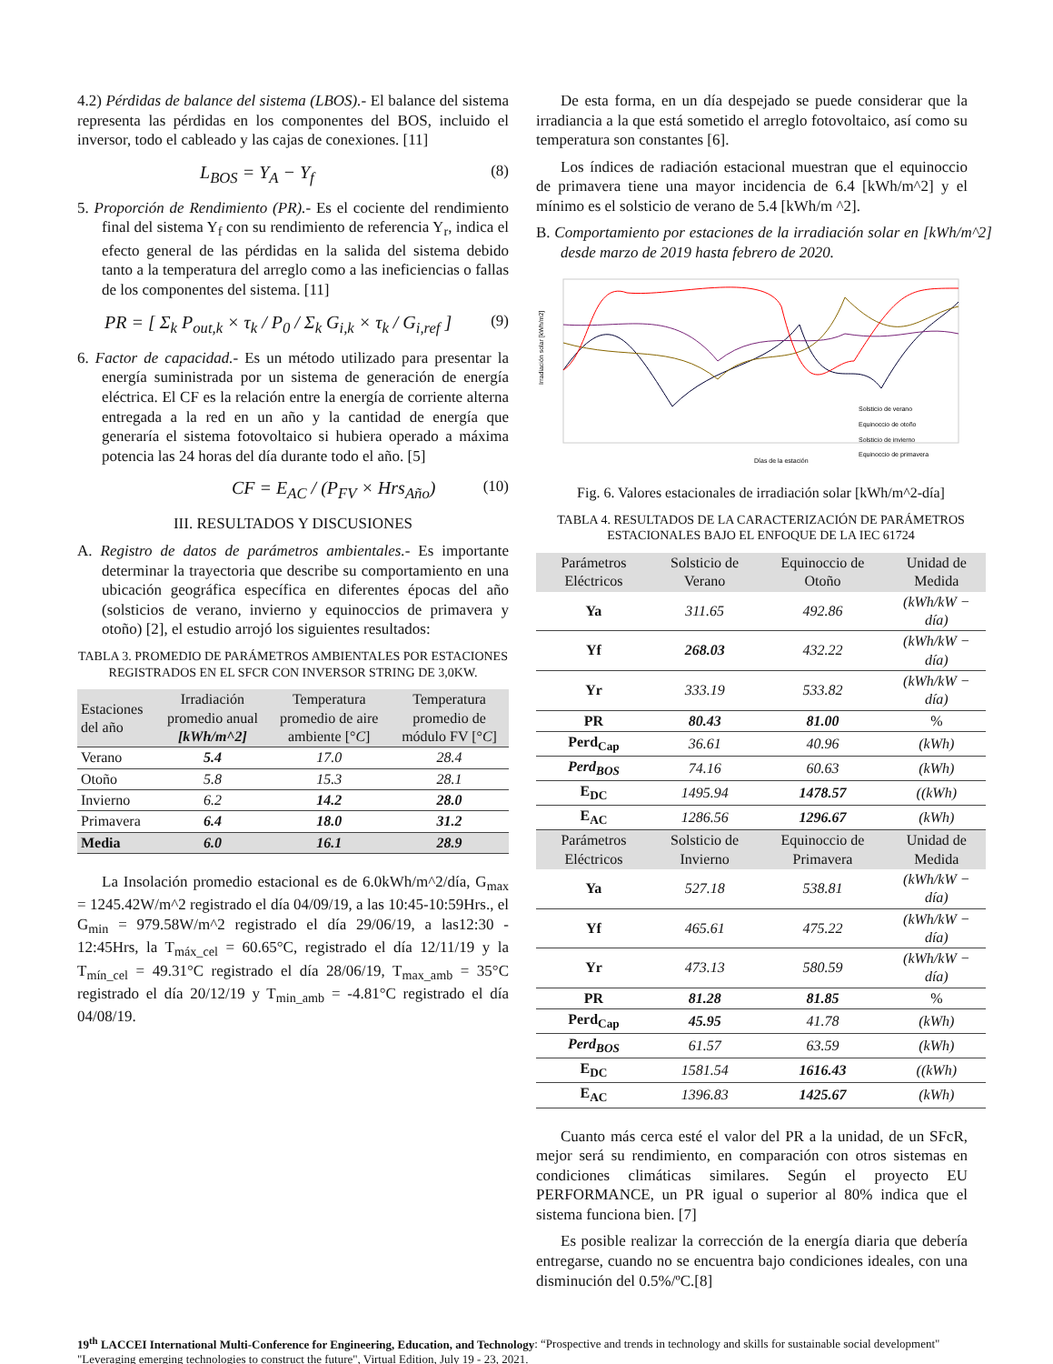4.2) Pérdidas de balance del sistema (LBOS).- El balance del sistema representa las pérdidas en los componentes del BOS, incluido el inversor, todo el cableado y las cajas de conexiones. [11]
L<sub>BOS</sub> = Y<sub>A</sub> − Y<sub>f</sub> (8)
5. Proporción de Rendimiento (PR).- Es el cociente del rendimiento final del sistema Y<sub>f</sub> con su rendimiento de referencia Y<sub>r</sub>, indica el efecto general de las pérdidas en la salida del sistema debido tanto a la temperatura del arreglo como a las ineficiencias o fallas de los componentes del sistema. [11]
PR = [ Σ<sub>k</sub> P<sub>out,k</sub> × τ<sub>k</sub> / P<sub>0</sub> / Σ<sub>k</sub> G<sub>i,k</sub> × τ<sub>k</sub> / G<sub>i,ref</sub> ] (9)
6. Factor de capacidad.- Es un método utilizado para presentar la energía suministrada por un sistema de generación de energía eléctrica. El CF es la relación entre la energía de corriente alterna entregada a la red en un año y la cantidad de energía que generaría el sistema fotovoltaico si hubiera operado a máxima potencia las 24 horas del día durante todo el año. [5]
CF = E<sub>AC</sub> / (P<sub>FV</sub> × Hrs<sub>Año</sub>) (10)
III. RESULTADOS Y DISCUSIONES
A. Registro de datos de parámetros ambientales.- Es importante determinar la trayectoria que describe su comportamiento en una ubicación geográfica específica en diferentes épocas del año (solsticios de verano, invierno y equinoccios de primavera y otoño) [2], el estudio arrojó los siguientes resultados:
TABLA 3. PROMEDIO DE PARÁMETROS AMBIENTALES POR ESTACIONES REGISTRADOS EN EL SFCR CON INVERSOR STRING DE 3,0KW.
| Estaciones del año | Irradiación promedio anual [kWh/m^2] | Temperatura promedio de aire ambiente [° C ] | Temperatura promedio de módulo FV [° C ] |
| --- | --- | --- | --- |
| Verano | 5.4 | 17.0 | 28.4 |
| Otoño | 5.8 | 15.3 | 28.1 |
| Invierno | 6.2 | 14.2 | 28.0 |
| Primavera | 6.4 | 18.0 | 31.2 |
| Media | 6.0 | 16.1 | 28.9 |
La Insolación promedio estacional es de 6.0kWh/m^2/día, G<sub>max</sub> = 1245.42W/m^2 registrado el día 04/09/19, a las 10:45-10:59Hrs., el G<sub>min</sub> = 979.58W/m^2 registrado el día 29/06/19, a las12:30 - 12:45Hrs, la T<sub>máx_cel</sub> = 60.65°C, registrado el día 12/11/19 y la T<sub>mín_cel</sub> = 49.31°C registrado el día 28/06/19, T<sub>max_amb</sub> = 35°C registrado el día 20/12/19 y T<sub>min_amb</sub> = -4.81°C registrado el día 04/08/19.
De esta forma, en un día despejado se puede considerar que la irradiancia a la que está sometido el arreglo fotovoltaico, así como su temperatura son constantes [6].
Los índices de radiación estacional muestran que el equinoccio de primavera tiene una mayor incidencia de 6.4 [kWh/m^2] y el mínimo es el solsticio de verano de 5.4 [kWh/m ^2].
B. Comportamiento por estaciones de la irradiación solar en [kWh/m^2] desde marzo de 2019 hasta febrero de 2020.
Irradiación solar [kWh/m2]
Días de la estación
Solsticio de verano
Equinoccio de otoño
Solsticio de invierno
Equinoccio de primavera
Fig. 6. Valores estacionales de irradiación solar [kWh/m^2-día]
TABLA 4. RESULTADOS DE LA CARACTERIZACIÓN DE PARÁMETROS ESTACIONALES BAJO EL ENFOQUE DE LA IEC 61724
| Parámetros Eléctricos | Solsticio de Verano | Equinoccio de Otoño | Unidad de Medida |
| --- | --- | --- | --- |
| Ya | 311.65 | 492.86 | (kWh/kW − día) |
| Yf | 268.03 | 432.22 | (kWh/kW − día) |
| Yr | 333.19 | 533.82 | (kWh/kW − día) |
| PR | 80.43 | 81.00 | % |
| Perd<sub>Cap</sub> | 36.61 | 40.96 | (kWh) |
| Perd<sub>BOS</sub> | 74.16 | 60.63 | (kWh) |
| E<sub>DC</sub> | 1495.94 | 1478.57 | ((kWh) |
| E<sub>AC</sub> | 1286.56 | 1296.67 | (kWh) |
| Parámetros Eléctricos | Solsticio de Invierno | Equinoccio de Primavera | Unidad de Medida |
| Ya | 527.18 | 538.81 | (kWh/kW − día) |
| Yf | 465.61 | 475.22 | (kWh/kW − día) |
| Yr | 473.13 | 580.59 | (kWh/kW − día) |
| PR | 81.28 | 81.85 | % |
| Perd<sub>Cap</sub> | 45.95 | 41.78 | (kWh) |
| Perd<sub>BOS</sub> | 61.57 | 63.59 | (kWh) |
| E<sub>DC</sub> | 1581.54 | 1616.43 | ((kWh) |
| E<sub>AC</sub> | 1396.83 | 1425.67 | (kWh) |
Cuanto más cerca esté el valor del PR a la unidad, de un SFcR, mejor será su rendimiento, en comparación con otros sistemas en condiciones climáticas similares. Según el proyecto EU PERFORMANCE, un PR igual o superior al 80% indica que el sistema funciona bien. [7]
Es posible realizar la corrección de la energía diaria que debería entregarse, cuando no se encuentra bajo condiciones ideales, con una disminución del 0.5%/ºC.[8]
19<sup>th</sup> LACCEI International Multi-Conference for Engineering, Education, and Technology: “Prospective and trends in technology and skills for sustainable social development" "Leveraging emerging technologies to construct the future", Virtual Edition, July 19 - 23, 2021.